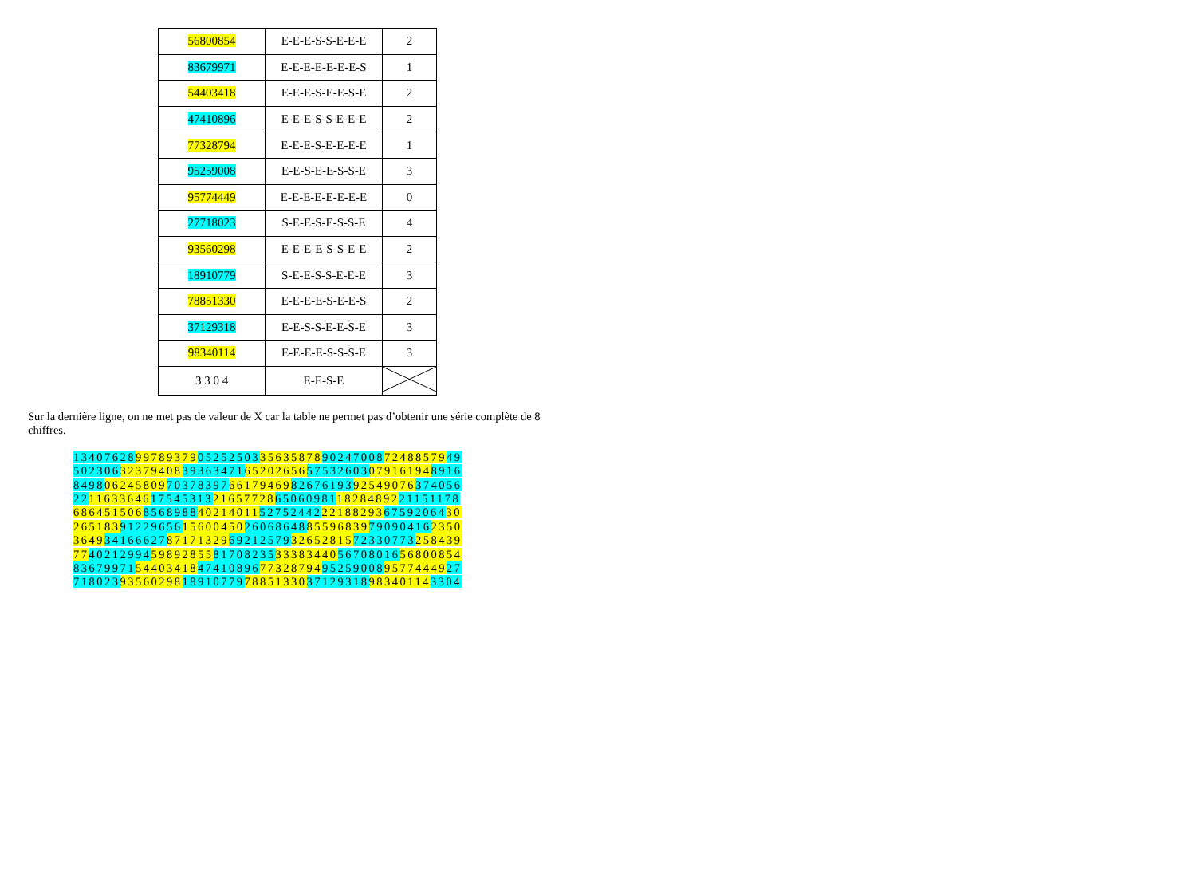| 56800854 | E-E-E-S-S-E-E-E | 2 |
| 83679971 | E-E-E-E-E-E-E-S | 1 |
| 54403418 | E-E-E-S-E-E-S-E | 2 |
| 47410896 | E-E-E-S-S-E-E-E | 2 |
| 77328794 | E-E-E-S-E-E-E-E | 1 |
| 95259008 | E-E-S-E-E-S-S-E | 3 |
| 95774449 | E-E-E-E-E-E-E-E | 0 |
| 27718023 | S-E-E-S-E-S-S-E | 4 |
| 93560298 | E-E-E-E-S-S-E-E | 2 |
| 18910779 | S-E-E-S-S-E-E-E | 3 |
| 78851330 | E-E-E-E-S-E-E-S | 2 |
| 37129318 | E-E-S-S-E-E-S-E | 3 |
| 98340114 | E-E-E-E-S-S-S-E | 3 |
| 3 3 0 4 | E-E-S-E | |
Sur la dernière ligne, on ne met pas de valeur de X car la table ne permet pas d’obtenir une série complète de 8 chiffres.
13407628997893790525250335635878902470087248857949
50230632379408393634716520265657532603079161948916
84980624580970378397661794698267619392549076374056
22116336461754531321657728650609811828489221151178
68645150685689884021401152752442221882936759206430
26518391229656156004502606864885596839790904162350
36493416662787171329692125793265281572330773258439
77402129945989285581708235333834405670801656800854
83679971544034184741089677328794952590089577444927
71802393560298189107797885133037129318983401143304